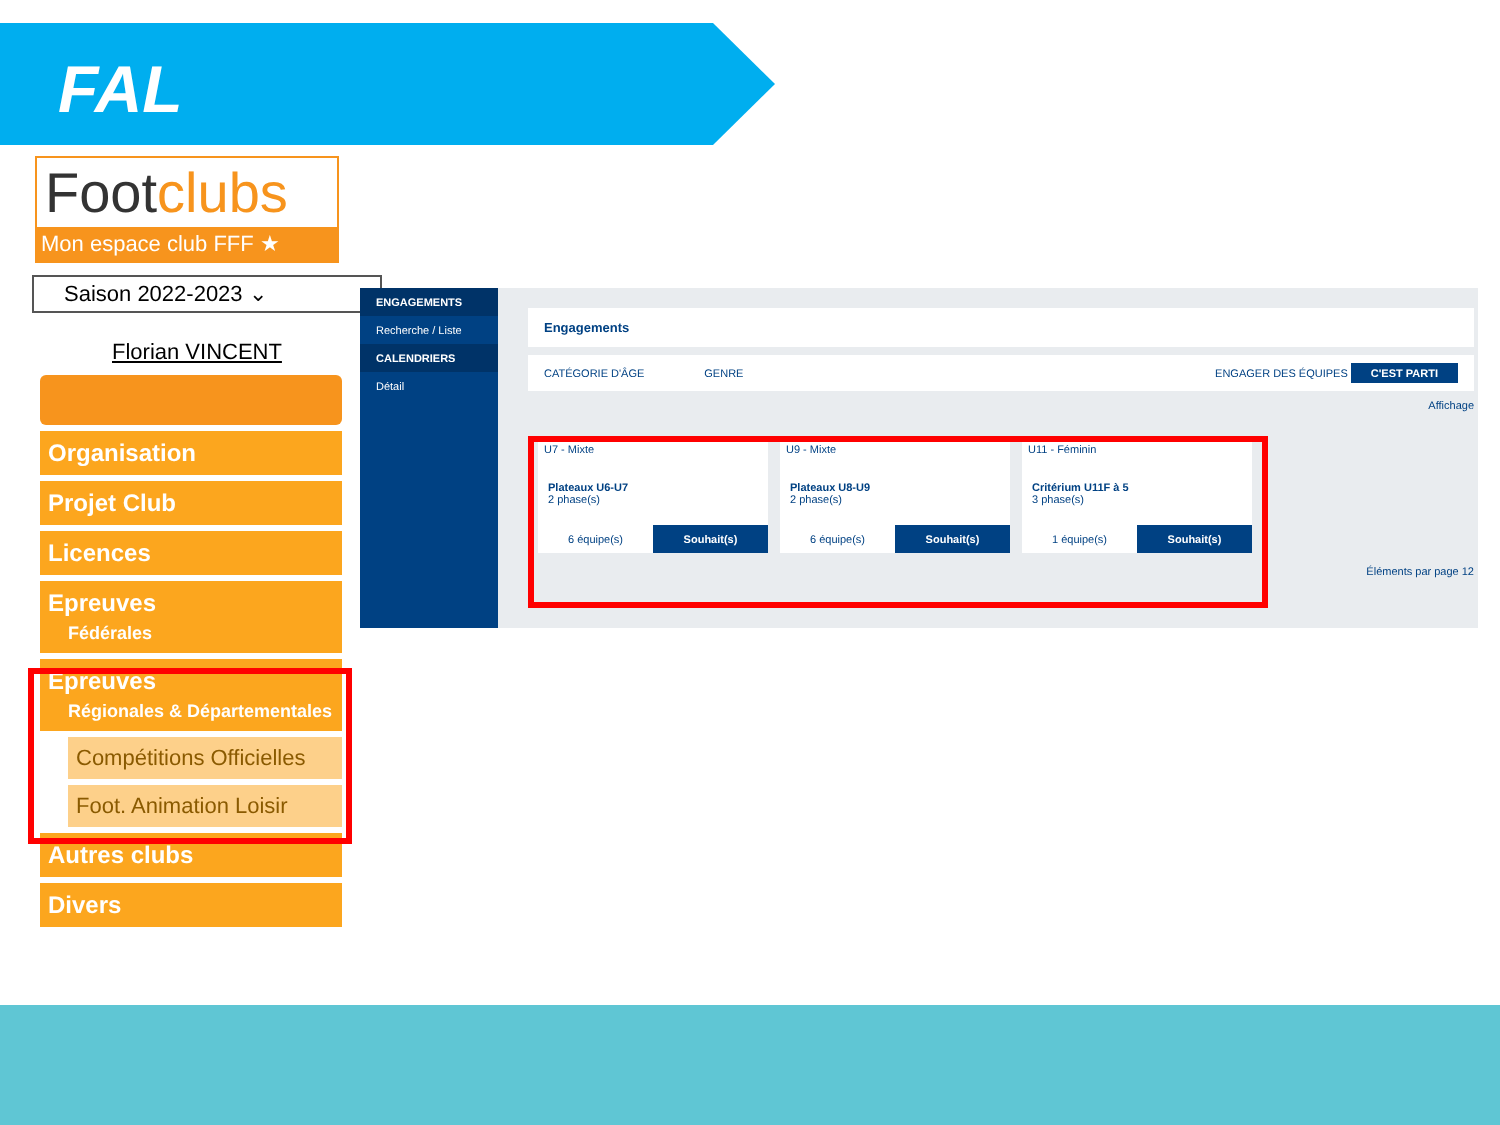FAL
Footclubs
Mon espace club FFF ★
Saison 2022-2023 ⌄
Florian VINCENT
Organisation
Projet Club
Licences
Epreuves
Fédérales
Epreuves
Régionales & Départementales
Compétitions Officielles
Foot. Animation Loisir
Autres clubs
Divers
ENGAGEMENTS
Recherche / Liste
CALENDRIERS
Détail
Engagements
CATÉGORIE D'ÂGE GENRE ENGAGER DES ÉQUIPES C'EST PARTI
Affichage
U7 - Mixte
Plateaux U6-U7
2 phase(s)
6 équipe(s) Souhait(s)
U9 - Mixte
Plateaux U8-U9
2 phase(s)
6 équipe(s) Souhait(s)
U11 - Féminin
Critérium U11F à 5
3 phase(s)
1 équipe(s) Souhait(s)
Éléments par page 12